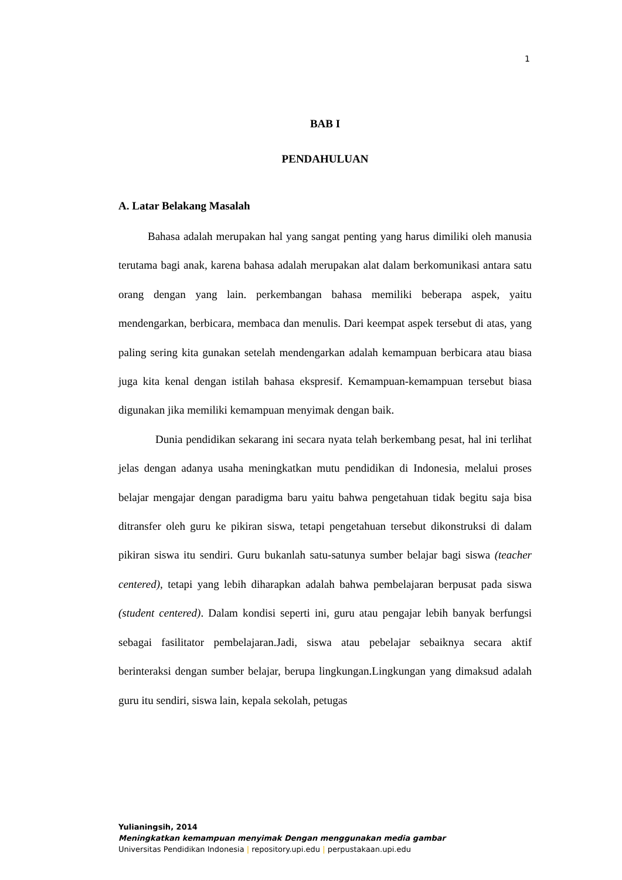1
BAB I
PENDAHULUAN
A. Latar Belakang Masalah
Bahasa adalah merupakan hal yang sangat penting yang harus dimiliki oleh manusia terutama bagi anak, karena bahasa adalah merupakan alat dalam berkomunikasi antara satu orang dengan yang lain. perkembangan bahasa memiliki beberapa aspek, yaitu mendengarkan, berbicara, membaca dan menulis. Dari keempat aspek tersebut di atas, yang paling sering kita gunakan setelah mendengarkan adalah kemampuan berbicara atau biasa juga kita kenal dengan istilah bahasa ekspresif. Kemampuan-kemampuan tersebut biasa digunakan jika memiliki kemampuan menyimak dengan baik.
Dunia pendidikan sekarang ini secara nyata telah berkembang pesat, hal ini terlihat jelas dengan adanya usaha meningkatkan mutu pendidikan di Indonesia, melalui proses belajar mengajar dengan paradigma baru yaitu bahwa pengetahuan tidak begitu saja bisa ditransfer oleh guru ke pikiran siswa, tetapi pengetahuan tersebut dikonstruksi di dalam pikiran siswa itu sendiri. Guru bukanlah satu-satunya sumber belajar bagi siswa (teacher centered), tetapi yang lebih diharapkan adalah bahwa pembelajaran berpusat pada siswa (student centered). Dalam kondisi seperti ini, guru atau pengajar lebih banyak berfungsi sebagai fasilitator pembelajaran.Jadi, siswa atau pebelajar sebaiknya secara aktif berinteraksi dengan sumber belajar, berupa lingkungan.Lingkungan yang dimaksud adalah guru itu sendiri, siswa lain, kepala sekolah, petugas
Yulianingsih, 2014
Meningkatkan kemampuan menyimak Dengan menggunakan media gambar
Universitas Pendidikan Indonesia | repository.upi.edu | perpustakaan.upi.edu